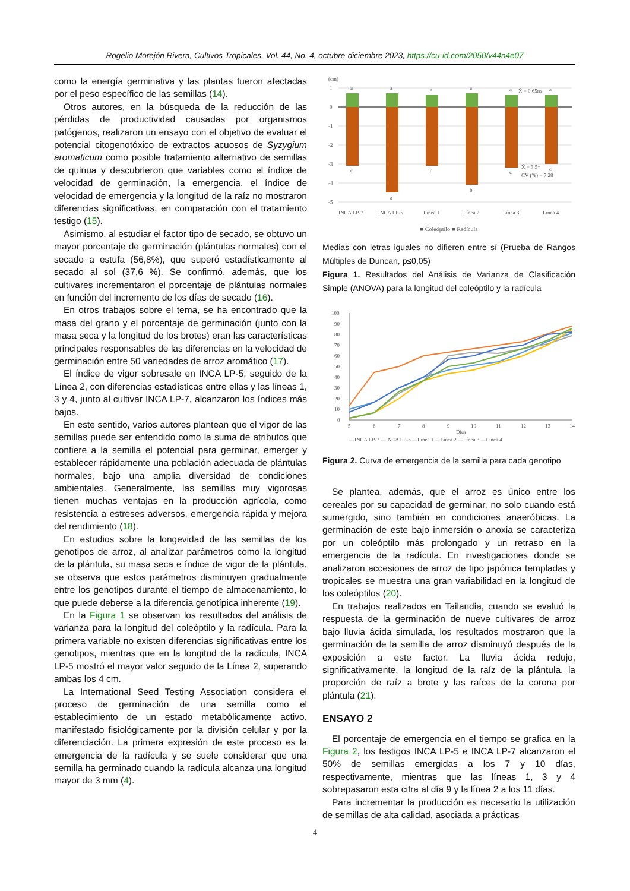Rogelio Morejón Rivera, Cultivos Tropicales, Vol. 44, No. 4, octubre-diciembre 2023, https://cu-id.com/2050/v44n4e07
como la energía germinativa y las plantas fueron afectadas por el peso específico de las semillas (14).
Otros autores, en la búsqueda de la reducción de las pérdidas de productividad causadas por organismos patógenos, realizaron un ensayo con el objetivo de evaluar el potencial citogenotóxico de extractos acuosos de Syzygium aromaticum como posible tratamiento alternativo de semillas de quinua y descubrieron que variables como el índice de velocidad de germinación, la emergencia, el índice de velocidad de emergencia y la longitud de la raíz no mostraron diferencias significativas, en comparación con el tratamiento testigo (15).
Asimismo, al estudiar el factor tipo de secado, se obtuvo un mayor porcentaje de germinación (plántulas normales) con el secado a estufa (56,8%), que superó estadísticamente al secado al sol (37,6 %). Se confirmó, además, que los cultivares incrementaron el porcentaje de plántulas normales en función del incremento de los días de secado (16).
En otros trabajos sobre el tema, se ha encontrado que la masa del grano y el porcentaje de germinación (junto con la masa seca y la longitud de los brotes) eran las características principales responsables de las diferencias en la velocidad de germinación entre 50 variedades de arroz aromático (17).
El índice de vigor sobresale en INCA LP-5, seguido de la Línea 2, con diferencias estadísticas entre ellas y las líneas 1, 3 y 4, junto al cultivar INCA LP-7, alcanzaron los índices más bajos.
En este sentido, varios autores plantean que el vigor de las semillas puede ser entendido como la suma de atributos que confiere a la semilla el potencial para germinar, emerger y establecer rápidamente una población adecuada de plántulas normales, bajo una amplia diversidad de condiciones ambientales. Generalmente, las semillas muy vigorosas tienen muchas ventajas en la producción agrícola, como resistencia a estreses adversos, emergencia rápida y mejora del rendimiento (18).
En estudios sobre la longevidad de las semillas de los genotipos de arroz, al analizar parámetros como la longitud de la plántula, su masa seca e índice de vigor de la plántula, se observa que estos parámetros disminuyen gradualmente entre los genotipos durante el tiempo de almacenamiento, lo que puede deberse a la diferencia genotípica inherente (19).
En la Figura 1 se observan los resultados del análisis de varianza para la longitud del coleóptilo y la radícula. Para la primera variable no existen diferencias significativas entre los genotipos, mientras que en la longitud de la radícula, INCA LP-5 mostró el mayor valor seguido de la Línea 2, superando ambas los 4 cm.
La International Seed Testing Association considera el proceso de germinación de una semilla como el establecimiento de un estado metabólicamente activo, manifestado fisiológicamente por la división celular y por la diferenciación. La primera expresión de este proceso es la emergencia de la radícula y se suele considerar que una semilla ha germinado cuando la radícula alcanza una longitud mayor de 3 mm (4).
(cm)
1
0
-1
-2
-3
-4
-5
a
a
a
a
a
X̄ = 0.65ns
a
c
a
c
b
c
c
X̄ = 3.5*
CV (%) = 7.28
INCA LP-7
INCA LP-5
Línea 1
Línea 2
Línea 3
Línea 4
■ Coleóptilo ■ Radícula
Medias con letras iguales no difieren entre sí (Prueba de Rangos Múltiples de Duncan, p≤0,05)
Figura 1. Resultados del Análisis de Varianza de Clasificación Simple (ANOVA) para la longitud del coleóptilo y la radícula
100
90
80
70
60
50
40
30
20
10
0
5
6
7
8
9
10
11
12
13
14
Días
—INCA LP-7 —INCA LP-5 —Línea 1 —Línea 2 —Línea 3 —Línea 4
Figura 2. Curva de emergencia de la semilla para cada genotipo
Se plantea, además, que el arroz es único entre los cereales por su capacidad de germinar, no solo cuando está sumergido, sino también en condiciones anaeróbicas. La germinación de este bajo inmersión o anoxia se caracteriza por un coleóptilo más prolongado y un retraso en la emergencia de la radícula. En investigaciones donde se analizaron accesiones de arroz de tipo japónica templadas y tropicales se muestra una gran variabilidad en la longitud de los coleóptilos (20).
En trabajos realizados en Tailandia, cuando se evaluó la respuesta de la germinación de nueve cultivares de arroz bajo lluvia ácida simulada, los resultados mostraron que la germinación de la semilla de arroz disminuyó después de la exposición a este factor. La lluvia ácida redujo, significativamente, la longitud de la raíz de la plántula, la proporción de raíz a brote y las raíces de la corona por plántula (21).
ENSAYO 2
El porcentaje de emergencia en el tiempo se grafica en la Figura 2, los testigos INCA LP-5 e INCA LP-7 alcanzaron el 50% de semillas emergidas a los 7 y 10 días, respectivamente, mientras que las líneas 1, 3 y 4 sobrepasaron esta cifra al día 9 y la línea 2 a los 11 días.
Para incrementar la producción es necesario la utilización de semillas de alta calidad, asociada a prácticas
4